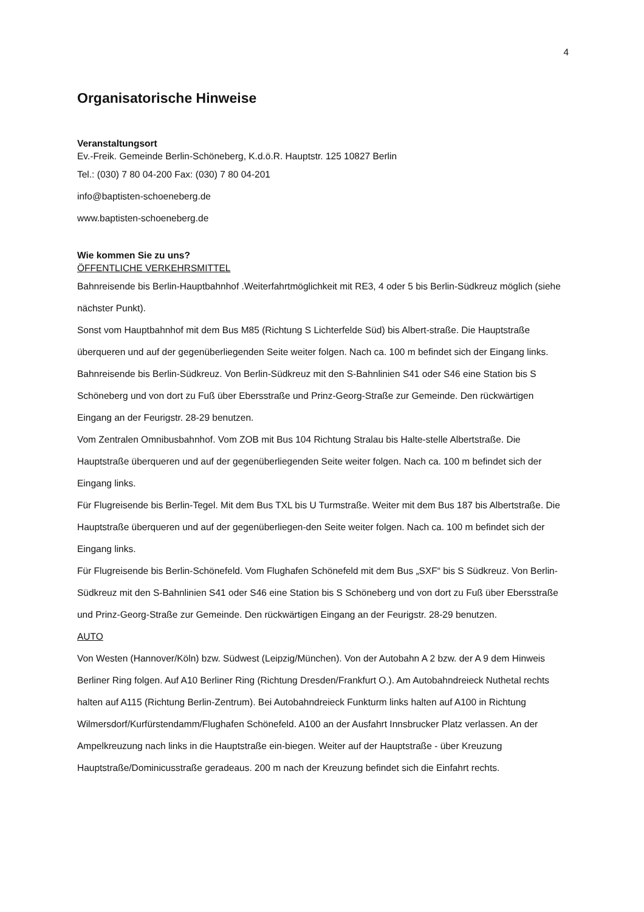4
Organisatorische Hinweise
Veranstaltungsort
Ev.-Freik. Gemeinde Berlin-Schöneberg, K.d.ö.R. Hauptstr. 125 10827 Berlin
Tel.: (030) 7 80 04-200 Fax: (030) 7 80 04-201
info@baptisten-schoeneberg.de
www.baptisten-schoeneberg.de
Wie kommen Sie zu uns?
ÖFFENTLICHE VERKEHRSMITTEL
Bahnreisende bis Berlin-Hauptbahnhof .Weiterfahrtmöglichkeit mit RE3, 4 oder 5 bis Berlin-Südkreuz möglich (siehe nächster Punkt).
Sonst vom Hauptbahnhof mit dem Bus M85 (Richtung S Lichterfelde Süd) bis Albert-straße. Die Hauptstraße überqueren und auf der gegenüberliegenden Seite weiter folgen. Nach ca. 100 m befindet sich der Eingang links.
Bahnreisende bis Berlin-Südkreuz. Von Berlin-Südkreuz mit den S-Bahnlinien S41 oder S46 eine Station bis S Schöneberg und von dort zu Fuß über Ebersstraße und Prinz-Georg-Straße zur Gemeinde. Den rückwärtigen Eingang an der Feurigstr. 28-29 benutzen.
Vom Zentralen Omnibusbahnhof. Vom ZOB mit Bus 104 Richtung Stralau bis Halte-stelle Albertstraße. Die Hauptstraße überqueren und auf der gegenüberliegenden Seite weiter folgen. Nach ca. 100 m befindet sich der Eingang links.
Für Flugreisende bis Berlin-Tegel. Mit dem Bus TXL bis U Turmstraße. Weiter mit dem Bus 187 bis Albertstraße. Die Hauptstraße überqueren und auf der gegenüberliegen-den Seite weiter folgen. Nach ca. 100 m befindet sich der Eingang links.
Für Flugreisende bis Berlin-Schönefeld. Vom Flughafen Schönefeld mit dem Bus „SXF“ bis S Südkreuz. Von Berlin-Südkreuz mit den S-Bahnlinien S41 oder S46 eine Station bis S Schöneberg und von dort zu Fuß über Ebersstraße und Prinz-Georg-Straße zur Gemeinde. Den rückwärtigen Eingang an der Feurigstr. 28-29 benutzen.
AUTO
Von Westen (Hannover/Köln) bzw. Südwest (Leipzig/München). Von der Autobahn A 2 bzw. der A 9 dem Hinweis Berliner Ring folgen. Auf A10 Berliner Ring (Richtung Dresden/Frankfurt O.). Am Autobahndreieck Nuthetal rechts halten auf A115 (Richtung Berlin-Zentrum). Bei Autobahndreieck Funkturm links halten auf A100 in Richtung Wilmersdorf/Kurfürstendamm/Flughafen Schönefeld. A100 an der Ausfahrt Innsbrucker Platz verlassen. An der Ampelkreuzung nach links in die Hauptstraße ein-biegen. Weiter auf der Hauptstraße - über Kreuzung Hauptstraße/Dominicusstraße geradeaus. 200 m nach der Kreuzung befindet sich die Einfahrt rechts.